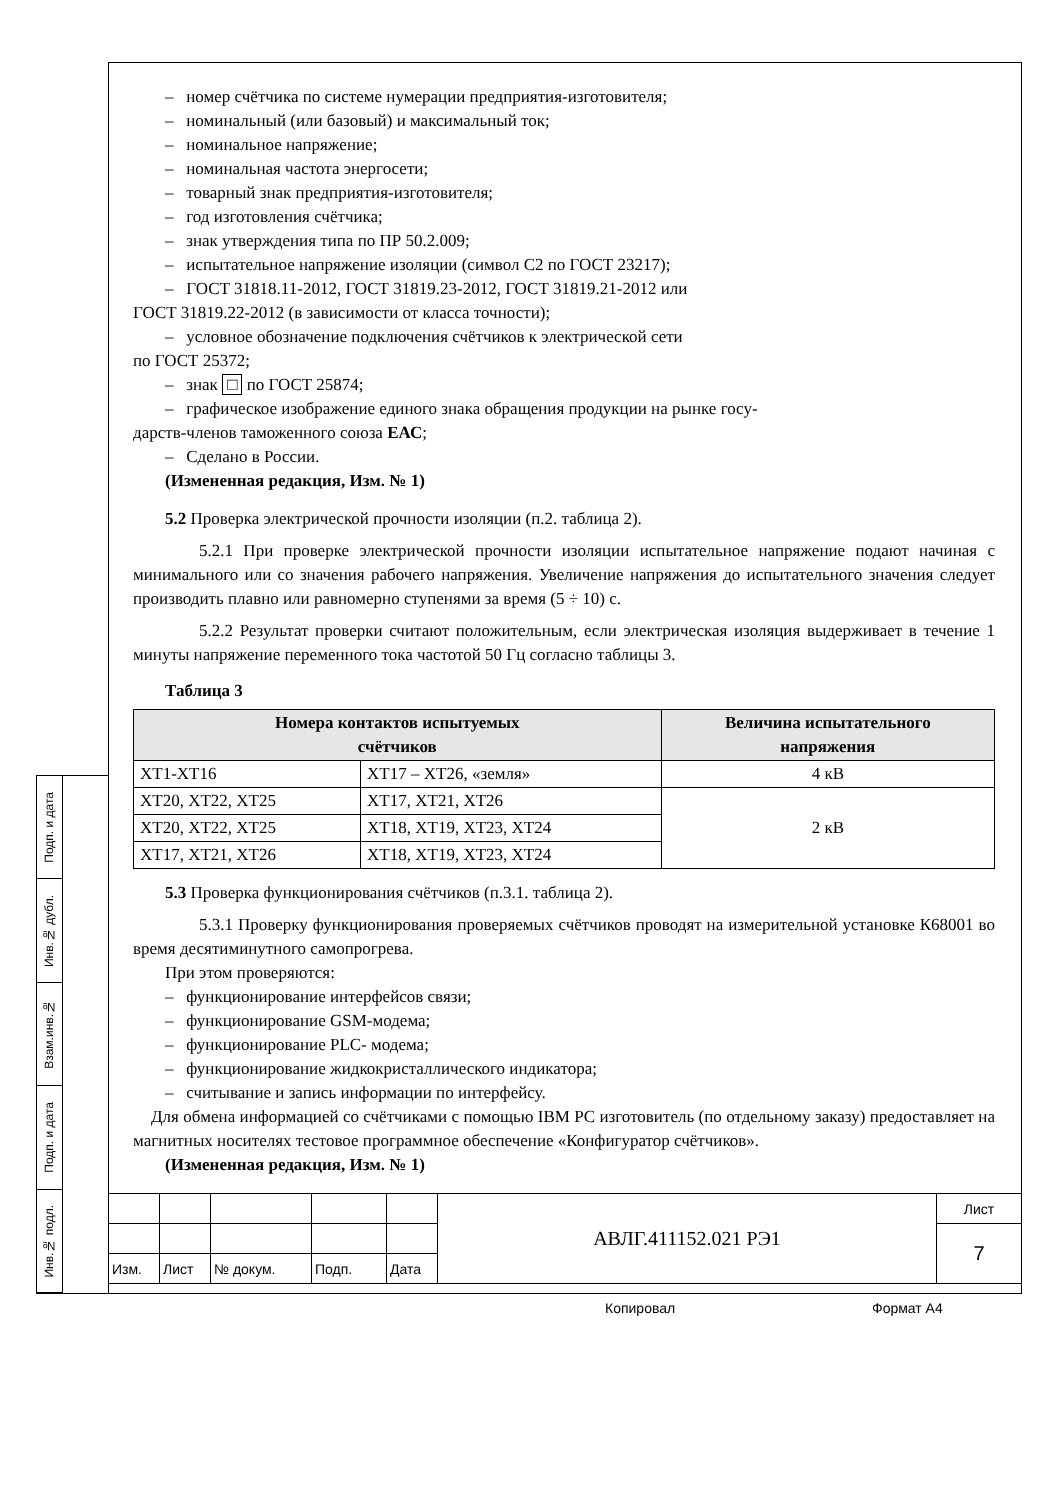Подп. и дата
Инв.№ дубл.
Взам.инв.№
Подп. и дата
Инв.№ подл.
– номер счётчика по системе нумерации предприятия-изготовителя;
– номинальный (или базовый) и максимальный ток;
– номинальное напряжение;
– номинальная частота энергосети;
– товарный знак предприятия-изготовителя;
– год изготовления счётчика;
– знак утверждения типа по ПР 50.2.009;
– испытательное напряжение изоляции (символ С2 по ГОСТ 23217);
– ГОСТ 31818.11-2012, ГОСТ 31819.23-2012, ГОСТ 31819.21-2012 или
ГОСТ 31819.22-2012 (в зависимости от класса точности);
– условное обозначение подключения счётчиков к электрической сети
по ГОСТ 25372;
– знак □ по ГОСТ 25874;
– графическое изображение единого знака обращения продукции на рынке госу-
дарств-членов таможенного союза ЕАС;
– Сделано в России.
(Измененная редакция, Изм. № 1)
5.2 Проверка электрической прочности изоляции (п.2. таблица 2).
5.2.1 При проверке электрической прочности изоляции испытательное напряжение подают начиная с минимального или со значения рабочего напряжения. Увеличение напряжения до испытательного значения следует производить плавно или равномерно ступенями за время (5 ÷ 10) с.
5.2.2 Результат проверки считают положительным, если электрическая изоляция выдерживает в течение 1 минуты напряжение переменного тока частотой 50 Гц согласно таблицы 3.
Таблица 3
| Номера контактов испытуемых счётчиков | | Величина испытательного напряжения |
| --- | --- | --- |
| ХТ1-ХТ16 | ХТ17 – ХТ26, «земля» | 4 кВ |
| ХТ20, ХТ22, ХТ25 | ХТ17, ХТ21, ХТ26 | 2 кВ |
| ХТ20, ХТ22, ХТ25 | ХТ18, ХТ19, ХТ23, ХТ24 | |
| ХТ17, ХТ21, ХТ26 | ХТ18, ХТ19, ХТ23, ХТ24 | |
5.3 Проверка функционирования счётчиков (п.3.1. таблица 2).
5.3.1 Проверку функционирования проверяемых счётчиков проводят на измерительной установке К68001 во время десятиминутного самопрогрева.
При этом проверяются:
– функционирование интерфейсов связи;
– функционирование GSM-модема;
– функционирование PLC- модема;
– функционирование жидкокристаллического индикатора;
– считывание и запись информации по интерфейсу.
Для обмена информацией со счётчиками с помощью IBM PC изготовитель (по отдельному заказу) предоставляет на магнитных носителях тестовое программное обеспечение «Конфигуратор счётчиков».
(Измененная редакция, Изм. № 1)
| | | | | | АВЛГ.411152.021 РЭ1 | Лист |
| | | | | | | 7 |
| Изм. | Лист | № докум. | Подп. | Дата | | |
Копировал Формат А4